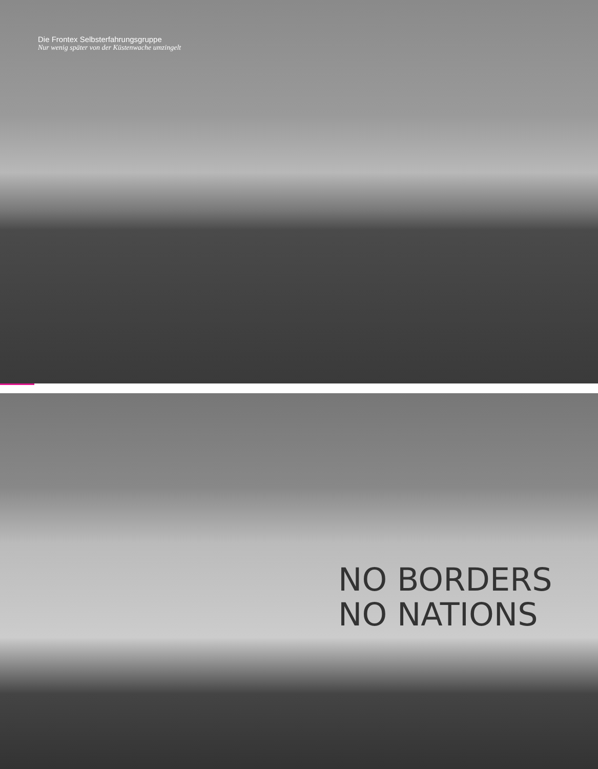Die Frontex Selbsterfahrungsgruppe
Nur wenig später von der Küstenwache umzingelt
NO BORDERS
NO NATIONS